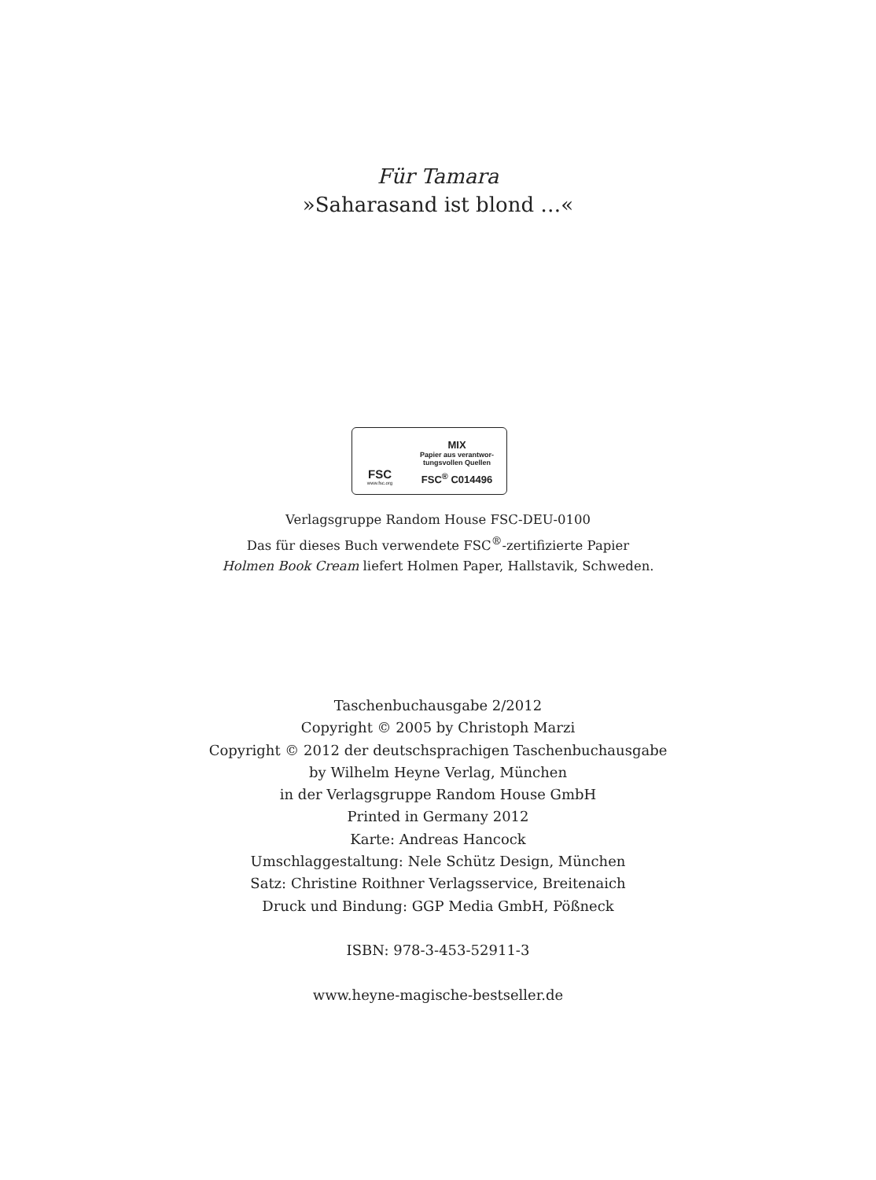Für Tamara
»Saharasand ist blond …«
FSC
www.fsc.org
MIX
Papier aus verantwor-
tungsvollen Quellen
FSC<sup>®</sup> C014496
Verlagsgruppe Random House FSC-DEU-0100
Das für dieses Buch verwendete FSC<sup>®</sup>-zertifizierte Papier
Holmen Book Cream liefert Holmen Paper, Hallstavik, Schweden.
Taschenbuchausgabe 2/2012
Copyright © 2005 by Christoph Marzi
Copyright © 2012 der deutschsprachigen Taschenbuchausgabe
by Wilhelm Heyne Verlag, München
in der Verlagsgruppe Random House GmbH
Printed in Germany 2012
Karte: Andreas Hancock
Umschlaggestaltung: Nele Schütz Design, München
Satz: Christine Roithner Verlagsservice, Breitenaich
Druck und Bindung: GGP Media GmbH, Pößneck
ISBN: 978-3-453-52911-3
www.heyne-magische-bestseller.de